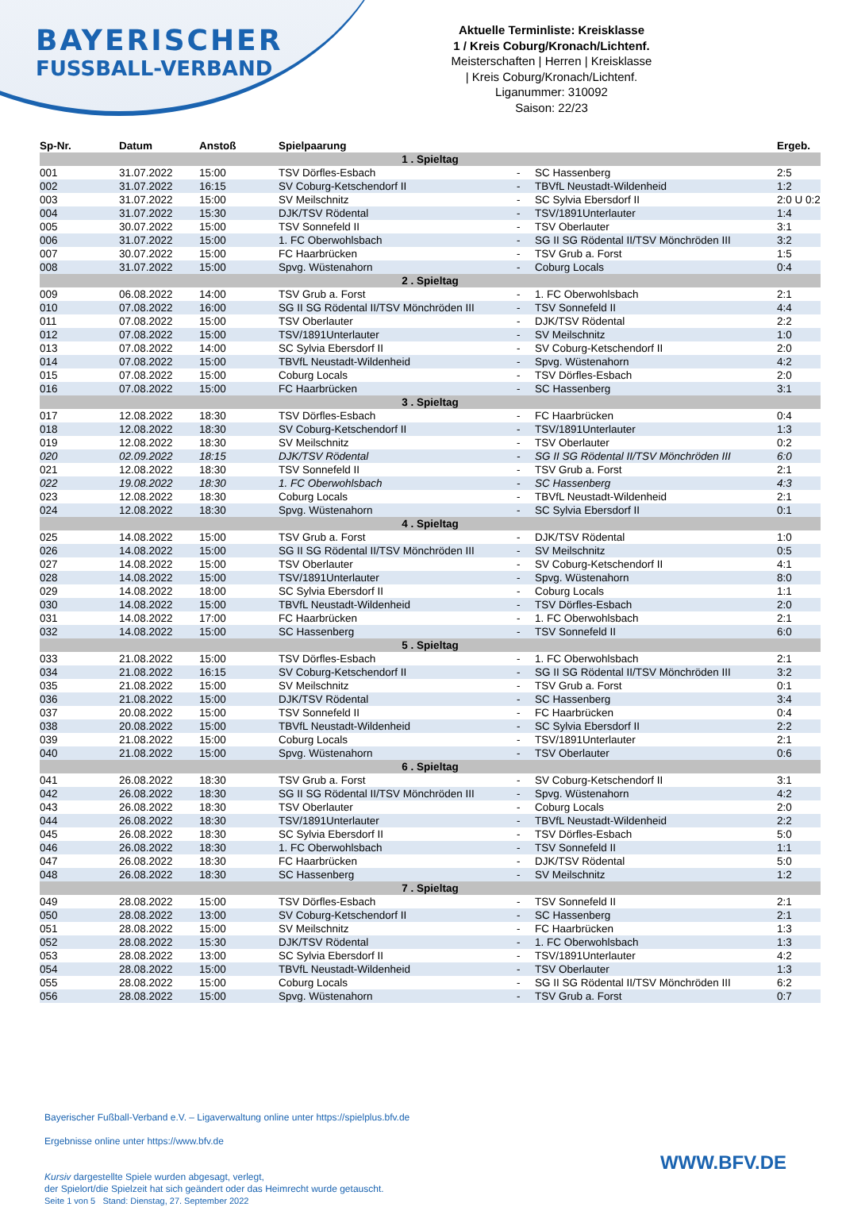BAYERISCHER
FUSSBALL-VERBAND
Aktuelle Terminliste: Kreisklasse
1 / Kreis Coburg/Kronach/Lichtenf.
Meisterschaften | Herren | Kreisklasse
| Kreis Coburg/Kronach/Lichtenf.
Liganummer: 310092
Saison: 22/23
| Sp-Nr. | Datum | Anstoß | Spielpaarung | | | Ergeb. |
| --- | --- | --- | --- | --- | --- | --- |
| 1 . Spieltag | | | | | | |
| 001 | 31.07.2022 | 15:00 | TSV Dörfles-Esbach | - | SC Hassenberg | 2:5 |
| 002 | 31.07.2022 | 16:15 | SV Coburg-Ketschendorf II | - | TBVfL Neustadt-Wildenheid | 1:2 |
| 003 | 31.07.2022 | 15:00 | SV Meilschnitz | - | SC Sylvia Ebersdorf II | 2:0 U 0:2 |
| 004 | 31.07.2022 | 15:30 | DJK/TSV Rödental | - | TSV/1891Unterlauter | 1:4 |
| 005 | 30.07.2022 | 15:00 | TSV Sonnefeld II | - | TSV Oberlauter | 3:1 |
| 006 | 31.07.2022 | 15:00 | 1. FC Oberwohlsbach | - | SG II SG Rödental II/TSV Mönchröden III | 3:2 |
| 007 | 30.07.2022 | 15:00 | FC Haarbrücken | - | TSV Grub a. Forst | 1:5 |
| 008 | 31.07.2022 | 15:00 | Spvg. Wüstenahorn | - | Coburg Locals | 0:4 |
| 2 . Spieltag | | | | | | |
| 009 | 06.08.2022 | 14:00 | TSV Grub a. Forst | - | 1. FC Oberwohlsbach | 2:1 |
| 010 | 07.08.2022 | 16:00 | SG II SG Rödental II/TSV Mönchröden III | - | TSV Sonnefeld II | 4:4 |
| 011 | 07.08.2022 | 15:00 | TSV Oberlauter | - | DJK/TSV Rödental | 2:2 |
| 012 | 07.08.2022 | 15:00 | TSV/1891Unterlauter | - | SV Meilschnitz | 1:0 |
| 013 | 07.08.2022 | 14:00 | SC Sylvia Ebersdorf II | - | SV Coburg-Ketschendorf II | 2:0 |
| 014 | 07.08.2022 | 15:00 | TBVfL Neustadt-Wildenheid | - | Spvg. Wüstenahorn | 4:2 |
| 015 | 07.08.2022 | 15:00 | Coburg Locals | - | TSV Dörfles-Esbach | 2:0 |
| 016 | 07.08.2022 | 15:00 | FC Haarbrücken | - | SC Hassenberg | 3:1 |
| 3 . Spieltag | | | | | | |
| 017 | 12.08.2022 | 18:30 | TSV Dörfles-Esbach | - | FC Haarbrücken | 0:4 |
| 018 | 12.08.2022 | 18:30 | SV Coburg-Ketschendorf II | - | TSV/1891Unterlauter | 1:3 |
| 019 | 12.08.2022 | 18:30 | SV Meilschnitz | - | TSV Oberlauter | 0:2 |
| 020 | 02.09.2022 | 18:15 | DJK/TSV Rödental | - | SG II SG Rödental II/TSV Mönchröden III | 6:0 |
| 021 | 12.08.2022 | 18:30 | TSV Sonnefeld II | - | TSV Grub a. Forst | 2:1 |
| 022 | 19.08.2022 | 18:30 | 1. FC Oberwohlsbach | - | SC Hassenberg | 4:3 |
| 023 | 12.08.2022 | 18:30 | Coburg Locals | - | TBVfL Neustadt-Wildenheid | 2:1 |
| 024 | 12.08.2022 | 18:30 | Spvg. Wüstenahorn | - | SC Sylvia Ebersdorf II | 0:1 |
| 4 . Spieltag | | | | | | |
| 025 | 14.08.2022 | 15:00 | TSV Grub a. Forst | - | DJK/TSV Rödental | 1:0 |
| 026 | 14.08.2022 | 15:00 | SG II SG Rödental II/TSV Mönchröden III | - | SV Meilschnitz | 0:5 |
| 027 | 14.08.2022 | 15:00 | TSV Oberlauter | - | SV Coburg-Ketschendorf II | 4:1 |
| 028 | 14.08.2022 | 15:00 | TSV/1891Unterlauter | - | Spvg. Wüstenahorn | 8:0 |
| 029 | 14.08.2022 | 18:00 | SC Sylvia Ebersdorf II | - | Coburg Locals | 1:1 |
| 030 | 14.08.2022 | 15:00 | TBVfL Neustadt-Wildenheid | - | TSV Dörfles-Esbach | 2:0 |
| 031 | 14.08.2022 | 17:00 | FC Haarbrücken | - | 1. FC Oberwohlsbach | 2:1 |
| 032 | 14.08.2022 | 15:00 | SC Hassenberg | - | TSV Sonnefeld II | 6:0 |
| 5 . Spieltag | | | | | | |
| 033 | 21.08.2022 | 15:00 | TSV Dörfles-Esbach | - | 1. FC Oberwohlsbach | 2:1 |
| 034 | 21.08.2022 | 16:15 | SV Coburg-Ketschendorf II | - | SG II SG Rödental II/TSV Mönchröden III | 3:2 |
| 035 | 21.08.2022 | 15:00 | SV Meilschnitz | - | TSV Grub a. Forst | 0:1 |
| 036 | 21.08.2022 | 15:00 | DJK/TSV Rödental | - | SC Hassenberg | 3:4 |
| 037 | 20.08.2022 | 15:00 | TSV Sonnefeld II | - | FC Haarbrücken | 0:4 |
| 038 | 20.08.2022 | 15:00 | TBVfL Neustadt-Wildenheid | - | SC Sylvia Ebersdorf II | 2:2 |
| 039 | 21.08.2022 | 15:00 | Coburg Locals | - | TSV/1891Unterlauter | 2:1 |
| 040 | 21.08.2022 | 15:00 | Spvg. Wüstenahorn | - | TSV Oberlauter | 0:6 |
| 6 . Spieltag | | | | | | |
| 041 | 26.08.2022 | 18:30 | TSV Grub a. Forst | - | SV Coburg-Ketschendorf II | 3:1 |
| 042 | 26.08.2022 | 18:30 | SG II SG Rödental II/TSV Mönchröden III | - | Spvg. Wüstenahorn | 4:2 |
| 043 | 26.08.2022 | 18:30 | TSV Oberlauter | - | Coburg Locals | 2:0 |
| 044 | 26.08.2022 | 18:30 | TSV/1891Unterlauter | - | TBVfL Neustadt-Wildenheid | 2:2 |
| 045 | 26.08.2022 | 18:30 | SC Sylvia Ebersdorf II | - | TSV Dörfles-Esbach | 5:0 |
| 046 | 26.08.2022 | 18:30 | 1. FC Oberwohlsbach | - | TSV Sonnefeld II | 1:1 |
| 047 | 26.08.2022 | 18:30 | FC Haarbrücken | - | DJK/TSV Rödental | 5:0 |
| 048 | 26.08.2022 | 18:30 | SC Hassenberg | - | SV Meilschnitz | 1:2 |
| 7 . Spieltag | | | | | | |
| 049 | 28.08.2022 | 15:00 | TSV Dörfles-Esbach | - | TSV Sonnefeld II | 2:1 |
| 050 | 28.08.2022 | 13:00 | SV Coburg-Ketschendorf II | - | SC Hassenberg | 2:1 |
| 051 | 28.08.2022 | 15:00 | SV Meilschnitz | - | FC Haarbrücken | 1:3 |
| 052 | 28.08.2022 | 15:30 | DJK/TSV Rödental | - | 1. FC Oberwohlsbach | 1:3 |
| 053 | 28.08.2022 | 13:00 | SC Sylvia Ebersdorf II | - | TSV/1891Unterlauter | 4:2 |
| 054 | 28.08.2022 | 15:00 | TBVfL Neustadt-Wildenheid | - | TSV Oberlauter | 1:3 |
| 055 | 28.08.2022 | 15:00 | Coburg Locals | - | SG II SG Rödental II/TSV Mönchröden III | 6:2 |
| 056 | 28.08.2022 | 15:00 | Spvg. Wüstenahorn | - | TSV Grub a. Forst | 0:7 |
Bayerischer Fußball-Verband e.V. – Ligaverwaltung online unter https://spielplus.bfv.de
Ergebnisse online unter https://www.bfv.de
Kursiv dargestellte Spiele wurden abgesagt, verlegt,
der Spielort/die Spielzeit hat sich geändert oder das Heimrecht wurde getauscht.
Seite 1 von 5 Stand: Dienstag, 27. September 2022
WWW.BFV.DE